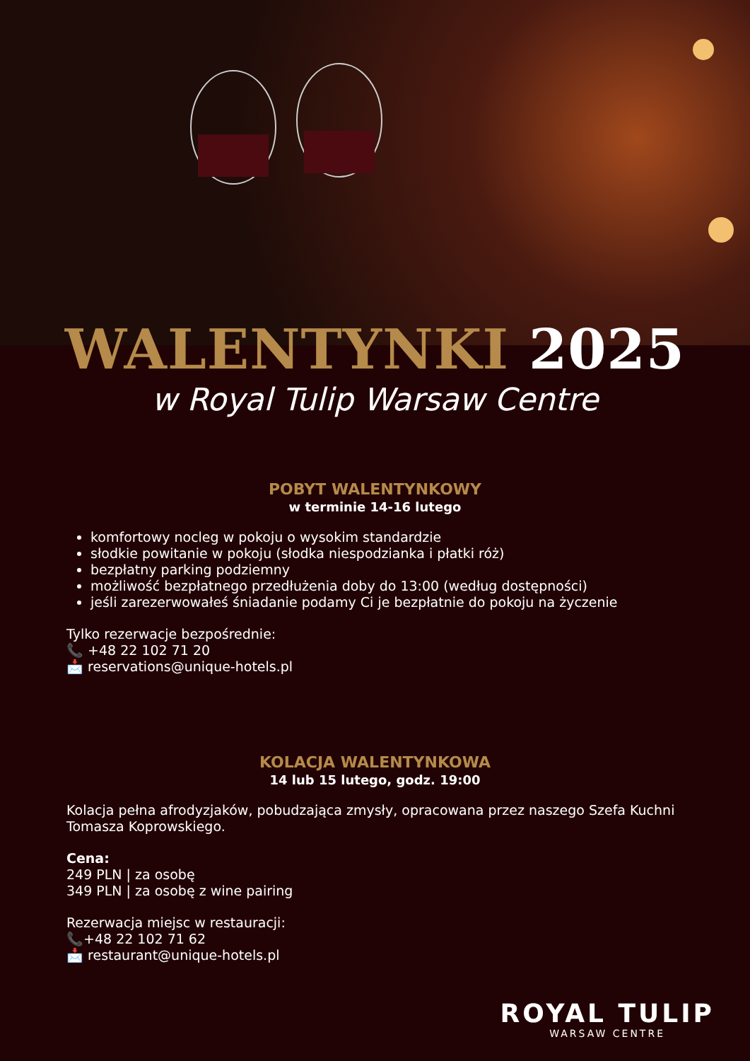WALENTYNKI 2025
w Royal Tulip Warsaw Centre
POBYT WALENTYNKOWY
w terminie 14-16 lutego
komfortowy nocleg w pokoju o wysokim standardzie
słodkie powitanie w pokoju (słodka niespodzianka i płatki róż)
bezpłatny parking podziemny
możliwość bezpłatnego przedłużenia doby do 13:00 (według dostępności)
jeśli zarezerwowałeś śniadanie podamy Ci je bezpłatnie do pokoju na życzenie
Tylko rezerwacje bezpośrednie:
📞 +48 22 102 71 20
📩 reservations@unique-hotels.pl
KOLACJA WALENTYNKOWA
14 lub 15 lutego, godz. 19:00
Kolacja pełna afrodyzjaków, pobudzająca zmysły, opracowana przez naszego Szefa Kuchni Tomasza Koprowskiego.
Cena:
249 PLN | za osobę
349 PLN | za osobę z wine pairing
Rezerwacja miejsc w restauracji:
📞+48 22 102 71 62
📩 restaurant@unique-hotels.pl
ROYAL TULIP
WARSAW CENTRE